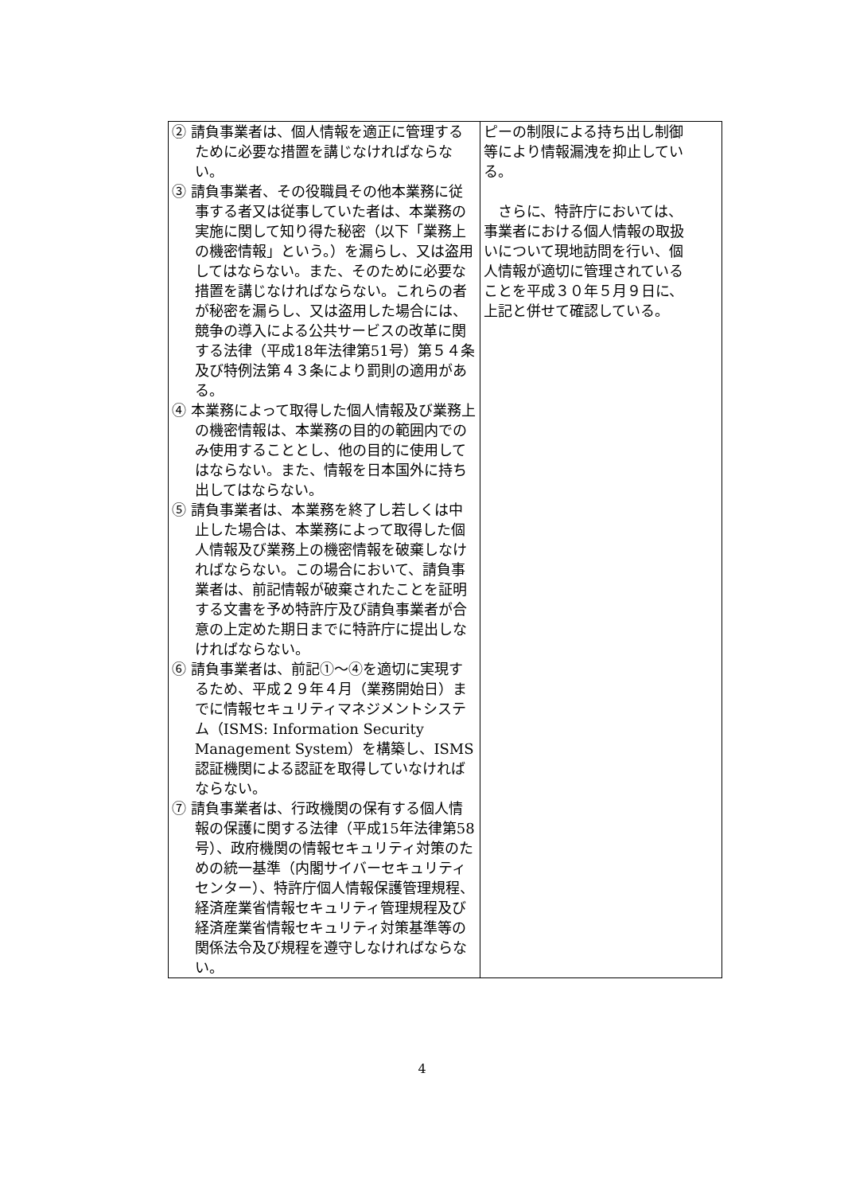| ② 請負事業者は、個人情報を適正に管理するために必要な措置を講じなければならない。 ③ 請負事業者、その役職員その他本業務に従事する者又は従事していた者は、本業務の実施に関して知り得た秘密（以下「業務上の機密情報」という。）を漏らし、又は盗用してはならない。また、そのために必要な措置を講じなければならない。これらの者が秘密を漏らし、又は盗用した場合には、競争の導入による公共サービスの改革に関する法律（平成18年法律第51号）第５４条及び特例法第４３条により罰則の適用がある。 ④ 本業務によって取得した個人情報及び業務上の機密情報は、本業務の目的の範囲内でのみ使用することとし、他の目的に使用してはならない。また、情報を日本国外に持ち出してはならない。 ⑤ 請負事業者は、本業務を終了し若しくは中止した場合は、本業務によって取得した個人情報及び業務上の機密情報を破棄しなければならない。この場合において、請負事業者は、前記情報が破棄されたことを証明する文書を予め特許庁及び請負事業者が合意の上定めた期日までに特許庁に提出しなければならない。 ⑥ 請負事業者は、前記①～④を適切に実現するため、平成２９年４月（業務開始日）までに情報セキュリティマネジメントシステム（ISMS: Information Security Management System）を構築し、ISMS 認証機関による認証を取得していなければならない。 ⑦ 請負事業者は、行政機関の保有する個人情報の保護に関する法律（平成15年法律第58号）、政府機関の情報セキュリティ対策のための統一基準（内閣サイバーセキュリティセンター）、特許庁個人情報保護管理規程、経済産業省情報セキュリティ管理規程及び経済産業省情報セキュリティ対策基準等の関係法令及び規程を遵守しなければならない。 | ピーの制限による持ち出し制御等により情報漏洩を抑止している。 さらに、特許庁においては、事業者における個人情報の取扱いについて現地訪問を行い、個人情報が適切に管理されていることを平成３０年５月９日に、上記と併せて確認している。 |
4